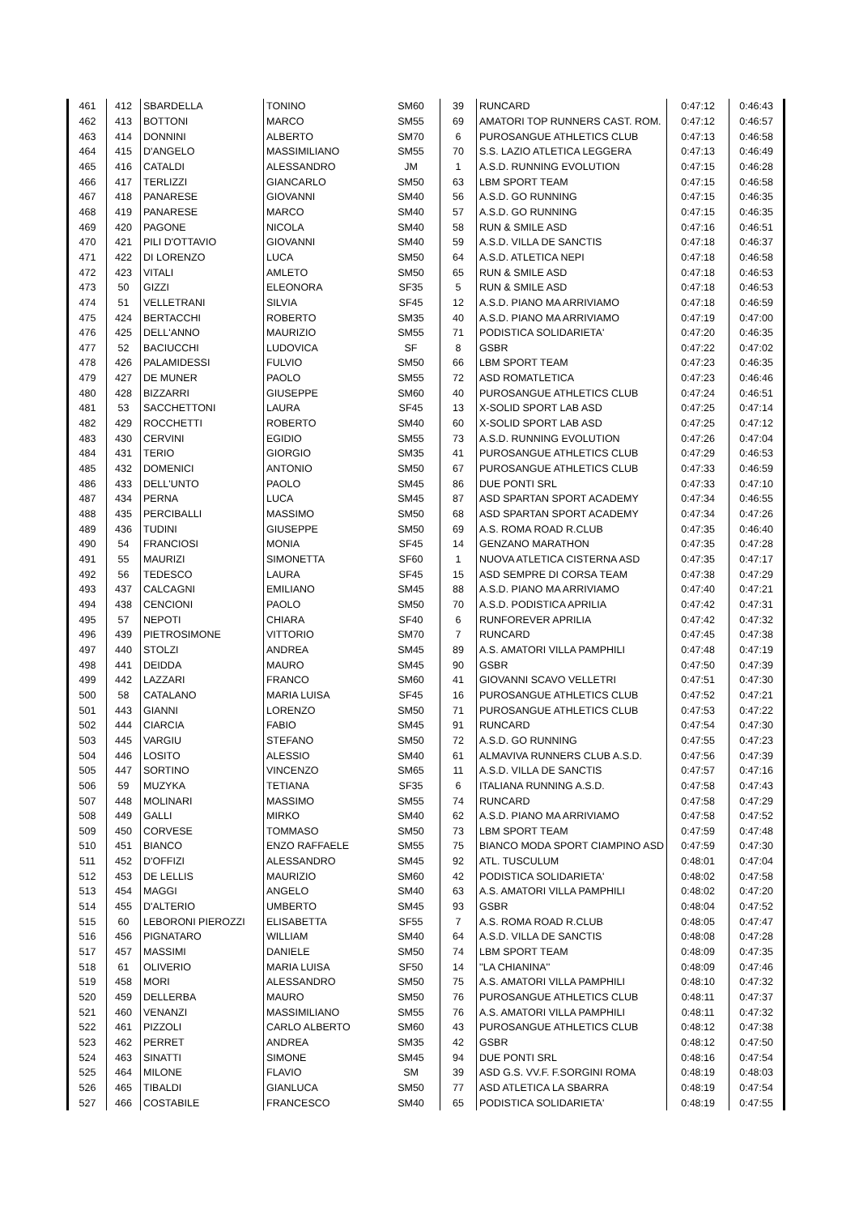| 461 | 412 | SBARDELLA | TONINO | SM60 | 39 | RUNCARD | 0:47:12 | 0:46:43 |
| 462 | 413 | BOTTONI | MARCO | SM55 | 69 | AMATORI TOP RUNNERS CAST. ROM. | 0:47:12 | 0:46:57 |
| 463 | 414 | DONNINI | ALBERTO | SM70 | 6 | PUROSANGUE ATHLETICS CLUB | 0:47:13 | 0:46:58 |
| 464 | 415 | D'ANGELO | MASSIMILIANO | SM55 | 70 | S.S. LAZIO ATLETICA LEGGERA | 0:47:13 | 0:46:49 |
| 465 | 416 | CATALDI | ALESSANDRO | JM | 1 | A.S.D. RUNNING EVOLUTION | 0:47:15 | 0:46:28 |
| 466 | 417 | TERLIZZI | GIANCARLO | SM50 | 63 | LBM SPORT TEAM | 0:47:15 | 0:46:58 |
| 467 | 418 | PANARESE | GIOVANNI | SM40 | 56 | A.S.D. GO RUNNING | 0:47:15 | 0:46:35 |
| 468 | 419 | PANARESE | MARCO | SM40 | 57 | A.S.D. GO RUNNING | 0:47:15 | 0:46:35 |
| 469 | 420 | PAGONE | NICOLA | SM40 | 58 | RUN & SMILE ASD | 0:47:16 | 0:46:51 |
| 470 | 421 | PILI D'OTTAVIO | GIOVANNI | SM40 | 59 | A.S.D. VILLA DE SANCTIS | 0:47:18 | 0:46:37 |
| 471 | 422 | DI LORENZO | LUCA | SM50 | 64 | A.S.D. ATLETICA NEPI | 0:47:18 | 0:46:58 |
| 472 | 423 | VITALI | AMLETO | SM50 | 65 | RUN & SMILE ASD | 0:47:18 | 0:46:53 |
| 473 | 50 | GIZZI | ELEONORA | SF35 | 5 | RUN & SMILE ASD | 0:47:18 | 0:46:53 |
| 474 | 51 | VELLETRANI | SILVIA | SF45 | 12 | A.S.D. PIANO MA ARRIVIAMO | 0:47:18 | 0:46:59 |
| 475 | 424 | BERTACCHI | ROBERTO | SM35 | 40 | A.S.D. PIANO MA ARRIVIAMO | 0:47:19 | 0:47:00 |
| 476 | 425 | DELL'ANNO | MAURIZIO | SM55 | 71 | PODISTICA SOLIDARIETA' | 0:47:20 | 0:46:35 |
| 477 | 52 | BACIUCCHI | LUDOVICA | SF | 8 | GSBR | 0:47:22 | 0:47:02 |
| 478 | 426 | PALAMIDESSI | FULVIO | SM50 | 66 | LBM SPORT TEAM | 0:47:23 | 0:46:35 |
| 479 | 427 | DE MUNER | PAOLO | SM55 | 72 | ASD ROMATLETICA | 0:47:23 | 0:46:46 |
| 480 | 428 | BIZZARRI | GIUSEPPE | SM60 | 40 | PUROSANGUE ATHLETICS CLUB | 0:47:24 | 0:46:51 |
| 481 | 53 | SACCHETTONI | LAURA | SF45 | 13 | X-SOLID SPORT LAB ASD | 0:47:25 | 0:47:14 |
| 482 | 429 | ROCCHETTI | ROBERTO | SM40 | 60 | X-SOLID SPORT LAB ASD | 0:47:25 | 0:47:12 |
| 483 | 430 | CERVINI | EGIDIO | SM55 | 73 | A.S.D. RUNNING EVOLUTION | 0:47:26 | 0:47:04 |
| 484 | 431 | TERIO | GIORGIO | SM35 | 41 | PUROSANGUE ATHLETICS CLUB | 0:47:29 | 0:46:53 |
| 485 | 432 | DOMENICI | ANTONIO | SM50 | 67 | PUROSANGUE ATHLETICS CLUB | 0:47:33 | 0:46:59 |
| 486 | 433 | DELL'UNTO | PAOLO | SM45 | 86 | DUE PONTI SRL | 0:47:33 | 0:47:10 |
| 487 | 434 | PERNA | LUCA | SM45 | 87 | ASD SPARTAN SPORT ACADEMY | 0:47:34 | 0:46:55 |
| 488 | 435 | PERCIBALLI | MASSIMO | SM50 | 68 | ASD SPARTAN SPORT ACADEMY | 0:47:34 | 0:47:26 |
| 489 | 436 | TUDINI | GIUSEPPE | SM50 | 69 | A.S. ROMA ROAD R.CLUB | 0:47:35 | 0:46:40 |
| 490 | 54 | FRANCIOSI | MONIA | SF45 | 14 | GENZANO MARATHON | 0:47:35 | 0:47:28 |
| 491 | 55 | MAURIZI | SIMONETTA | SF60 | 1 | NUOVA ATLETICA CISTERNA ASD | 0:47:35 | 0:47:17 |
| 492 | 56 | TEDESCO | LAURA | SF45 | 15 | ASD SEMPRE DI CORSA TEAM | 0:47:38 | 0:47:29 |
| 493 | 437 | CALCAGNI | EMILIANO | SM45 | 88 | A.S.D. PIANO MA ARRIVIAMO | 0:47:40 | 0:47:21 |
| 494 | 438 | CENCIONI | PAOLO | SM50 | 70 | A.S.D. PODISTICA APRILIA | 0:47:42 | 0:47:31 |
| 495 | 57 | NEPOTI | CHIARA | SF40 | 6 | RUNFOREVER APRILIA | 0:47:42 | 0:47:32 |
| 496 | 439 | PIETROSIMONE | VITTORIO | SM70 | 7 | RUNCARD | 0:47:45 | 0:47:38 |
| 497 | 440 | STOLZI | ANDREA | SM45 | 89 | A.S. AMATORI VILLA PAMPHILI | 0:47:48 | 0:47:19 |
| 498 | 441 | DEIDDA | MAURO | SM45 | 90 | GSBR | 0:47:50 | 0:47:39 |
| 499 | 442 | LAZZARI | FRANCO | SM60 | 41 | GIOVANNI SCAVO VELLETRI | 0:47:51 | 0:47:30 |
| 500 | 58 | CATALANO | MARIA LUISA | SF45 | 16 | PUROSANGUE ATHLETICS CLUB | 0:47:52 | 0:47:21 |
| 501 | 443 | GIANNI | LORENZO | SM50 | 71 | PUROSANGUE ATHLETICS CLUB | 0:47:53 | 0:47:22 |
| 502 | 444 | CIARCIA | FABIO | SM45 | 91 | RUNCARD | 0:47:54 | 0:47:30 |
| 503 | 445 | VARGIU | STEFANO | SM50 | 72 | A.S.D. GO RUNNING | 0:47:55 | 0:47:23 |
| 504 | 446 | LOSITO | ALESSIO | SM40 | 61 | ALMAVIVA RUNNERS CLUB A.S.D. | 0:47:56 | 0:47:39 |
| 505 | 447 | SORTINO | VINCENZO | SM65 | 11 | A.S.D. VILLA DE SANCTIS | 0:47:57 | 0:47:16 |
| 506 | 59 | MUZYKA | TETIANA | SF35 | 6 | ITALIANA RUNNING A.S.D. | 0:47:58 | 0:47:43 |
| 507 | 448 | MOLINARI | MASSIMO | SM55 | 74 | RUNCARD | 0:47:58 | 0:47:29 |
| 508 | 449 | GALLI | MIRKO | SM40 | 62 | A.S.D. PIANO MA ARRIVIAMO | 0:47:58 | 0:47:52 |
| 509 | 450 | CORVESE | TOMMASO | SM50 | 73 | LBM SPORT TEAM | 0:47:59 | 0:47:48 |
| 510 | 451 | BIANCO | ENZO RAFFAELE | SM55 | 75 | BIANCO MODA SPORT CIAMPINO ASD | 0:47:59 | 0:47:30 |
| 511 | 452 | D'OFFIZI | ALESSANDRO | SM45 | 92 | ATL. TUSCULUM | 0:48:01 | 0:47:04 |
| 512 | 453 | DE LELLIS | MAURIZIO | SM60 | 42 | PODISTICA SOLIDARIETA' | 0:48:02 | 0:47:58 |
| 513 | 454 | MAGGI | ANGELO | SM40 | 63 | A.S. AMATORI VILLA PAMPHILI | 0:48:02 | 0:47:20 |
| 514 | 455 | D'ALTERIO | UMBERTO | SM45 | 93 | GSBR | 0:48:04 | 0:47:52 |
| 515 | 60 | LEBORONI PIEROZZI | ELISABETTA | SF55 | 7 | A.S. ROMA ROAD R.CLUB | 0:48:05 | 0:47:47 |
| 516 | 456 | PIGNATARO | WILLIAM | SM40 | 64 | A.S.D. VILLA DE SANCTIS | 0:48:08 | 0:47:28 |
| 517 | 457 | MASSIMI | DANIELE | SM50 | 74 | LBM SPORT TEAM | 0:48:09 | 0:47:35 |
| 518 | 61 | OLIVERIO | MARIA LUISA | SF50 | 14 | ''LA CHIANINA'' | 0:48:09 | 0:47:46 |
| 519 | 458 | MORI | ALESSANDRO | SM50 | 75 | A.S. AMATORI VILLA PAMPHILI | 0:48:10 | 0:47:32 |
| 520 | 459 | DELLERBA | MAURO | SM50 | 76 | PUROSANGUE ATHLETICS CLUB | 0:48:11 | 0:47:37 |
| 521 | 460 | VENANZI | MASSIMILIANO | SM55 | 76 | A.S. AMATORI VILLA PAMPHILI | 0:48:11 | 0:47:32 |
| 522 | 461 | PIZZOLI | CARLO ALBERTO | SM60 | 43 | PUROSANGUE ATHLETICS CLUB | 0:48:12 | 0:47:38 |
| 523 | 462 | PERRET | ANDREA | SM35 | 42 | GSBR | 0:48:12 | 0:47:50 |
| 524 | 463 | SINATTI | SIMONE | SM45 | 94 | DUE PONTI SRL | 0:48:16 | 0:47:54 |
| 525 | 464 | MILONE | FLAVIO | SM | 39 | ASD G.S. VV.F. F.SORGINI ROMA | 0:48:19 | 0:48:03 |
| 526 | 465 | TIBALDI | GIANLUCA | SM50 | 77 | ASD ATLETICA LA SBARRA | 0:48:19 | 0:47:54 |
| 527 | 466 | COSTABILE | FRANCESCO | SM40 | 65 | PODISTICA SOLIDARIETA' | 0:48:19 | 0:47:55 |